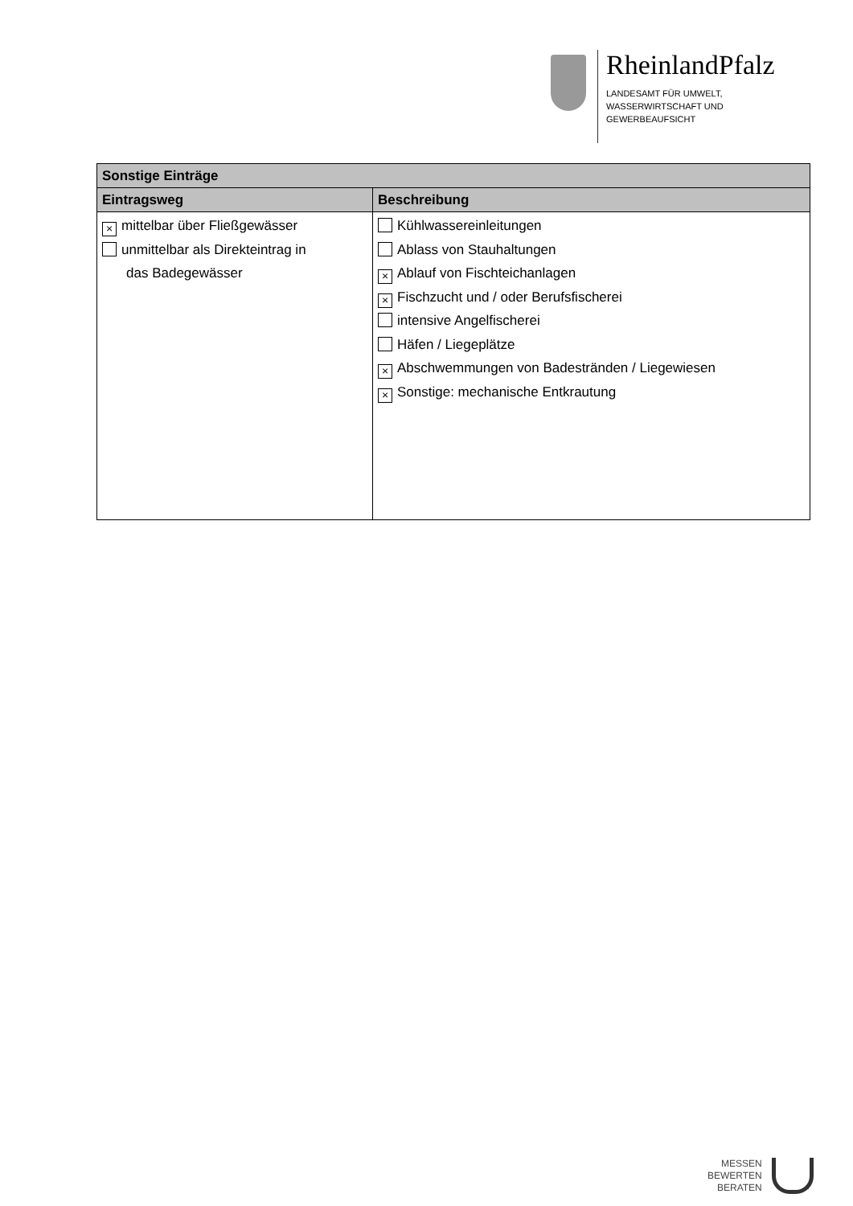RheinlandPfalz
LANDESAMT FÜR UMWELT,
WASSERWIRTSCHAFT UND
GEWERBEAUFSICHT
| Sonstige Einträge | |
| --- | --- |
| Eintragsweg | Beschreibung |
| × mittelbar über Fließgewässer unmittelbar als Direkteintrag in das Badegewässer | Kühlwassereinleitungen Ablass von Stauhaltungen × Ablauf von Fischteichanlagen × Fischzucht und / oder Berufsfischerei intensive Angelfischerei Häfen / Liegeplätze × Abschwemmungen von Badestränden / Liegewiesen × Sonstige: mechanische Entkrautung |
MESSEN
BEWERTEN
BERATEN